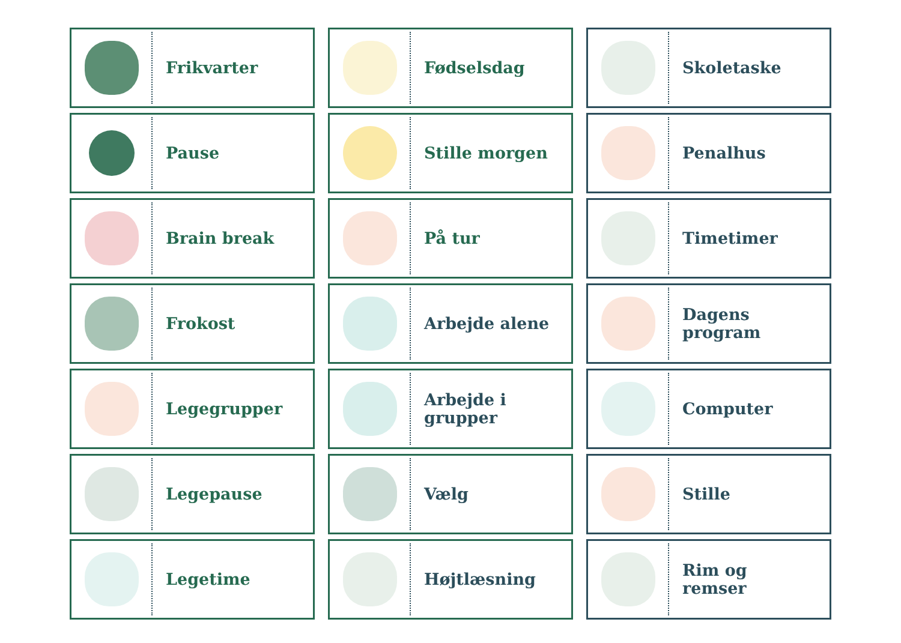Frikvarter
Fødselsdag
Skoletaske
Pause
Stille morgen
Penalhus
Brain break
På tur
Timetimer
Frokost
Arbejde alene
Dagens
program
Legegrupper
Arbejde i
grupper
Computer
Legepause
Vælg
Stille
Legetime
Højtlæsning
Rim og
remser